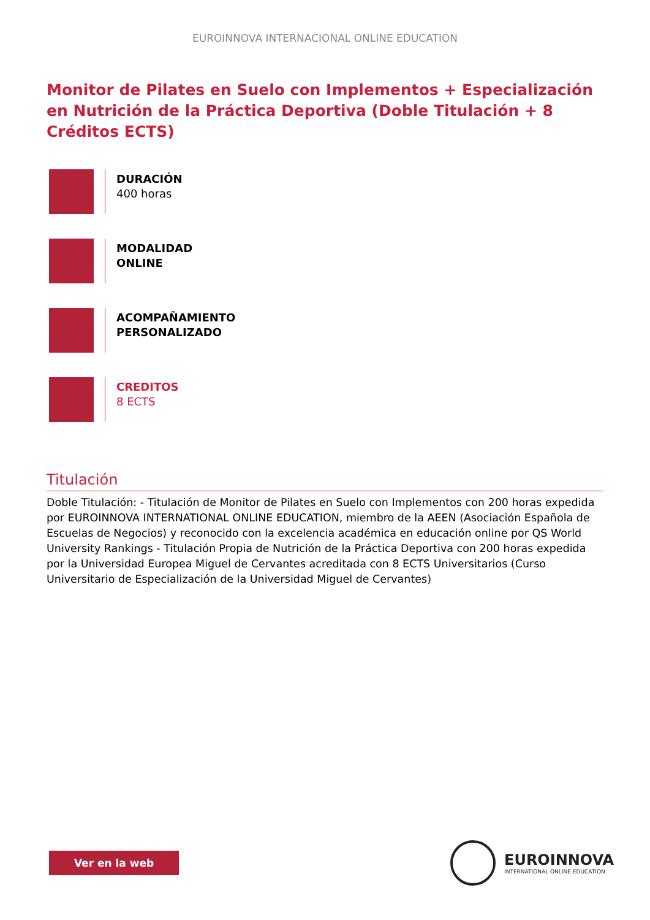EUROINNOVA INTERNACIONAL ONLINE EDUCATION
Monitor de Pilates en Suelo con Implementos + Especialización en Nutrición de la Práctica Deportiva (Doble Titulación + 8 Créditos ECTS)
DURACIÓN
400 horas
MODALIDAD
ONLINE
ACOMPAÑAMIENTO
PERSONALIZADO
CREDITOS
8 ECTS
Titulación
Doble Titulación: - Titulación de Monitor de Pilates en Suelo con Implementos con 200 horas expedida por EUROINNOVA INTERNATIONAL ONLINE EDUCATION, miembro de la AEEN (Asociación Española de Escuelas de Negocios) y reconocido con la excelencia académica en educación online por QS World University Rankings - Titulación Propia de Nutrición de la Práctica Deportiva con 200 horas expedida por la Universidad Europea Miguel de Cervantes acreditada con 8 ECTS Universitarios (Curso Universitario de Especialización de la Universidad Miguel de Cervantes)
Ver en la web
EUROINNOVA
INTERNATIONAL ONLINE EDUCATION